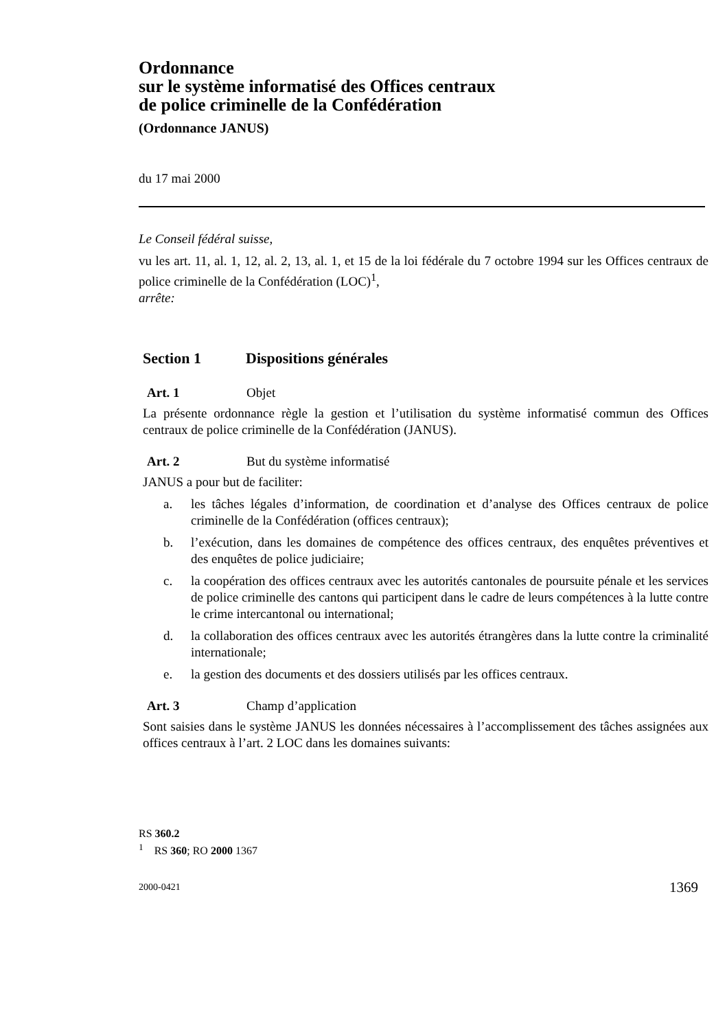Ordonnance
sur le système informatisé des Offices centraux
de police criminelle de la Confédération
(Ordonnance JANUS)
du 17 mai 2000
Le Conseil fédéral suisse,
vu les art. 11, al. 1, 12, al. 2, 13, al. 1, et 15 de la loi fédérale du 7 octobre 1994 sur les Offices centraux de police criminelle de la Confédération (LOC)<sup>1</sup>,
arrête:
Section 1 Dispositions générales
Art. 1 Objet
La présente ordonnance règle la gestion et l’utilisation du système informatisé commun des Offices centraux de police criminelle de la Confédération (JANUS).
Art. 2 But du système informatisé
JANUS a pour but de faciliter:
a. les tâches légales d’information, de coordination et d’analyse des Offices centraux de police criminelle de la Confédération (offices centraux);
b. l’exécution, dans les domaines de compétence des offices centraux, des enquêtes préventives et des enquêtes de police judiciaire;
c. la coopération des offices centraux avec les autorités cantonales de poursuite pénale et les services de police criminelle des cantons qui participent dans le cadre de leurs compétences à la lutte contre le crime intercantonal ou international;
d. la collaboration des offices centraux avec les autorités étrangères dans la lutte contre la criminalité internationale;
e. la gestion des documents et des dossiers utilisés par les offices centraux.
Art. 3 Champ d’application
Sont saisies dans le système JANUS les données nécessaires à l’accomplissement des tâches assignées aux offices centraux à l’art. 2 LOC dans les domaines suivants:
RS 360.2
<sup>1</sup> RS 360; RO 2000 1367
2000-0421 1369